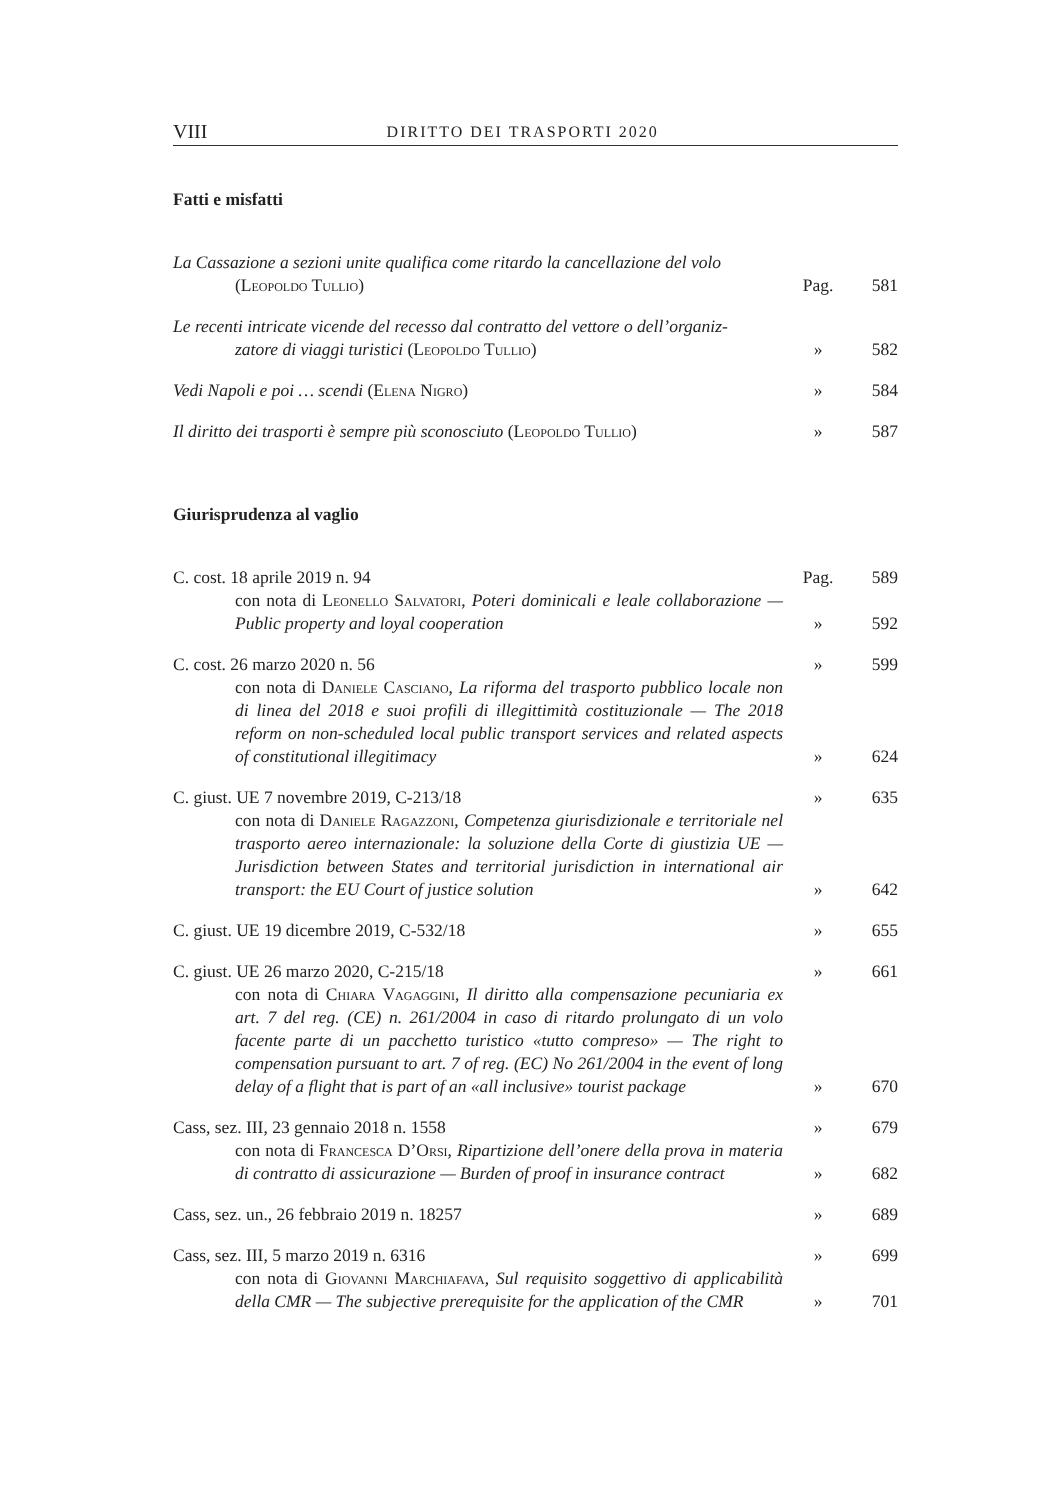VIII DIRITTO DEI TRASPORTI 2020
Fatti e misfatti
La Cassazione a sezioni unite qualifica come ritardo la cancellazione del volo
(Leopoldo Tullio)
Pag. 581
Le recenti intricate vicende del recesso dal contratto del vettore o dell’organiz-
zatore di viaggi turistici (Leopoldo Tullio)
» 582
Vedi Napoli e poi … scendi (Elena Nigro) » 584
Il diritto dei trasporti è sempre più sconosciuto (Leopoldo Tullio)
» 587
Giurisprudenza al vaglio
C. cost. 18 aprile 2019 n. 94 Pag. 589
con nota di Leonello Salvatori, Poteri dominicali e leale collaborazione — Public property and loyal cooperation
» 592
C. cost. 26 marzo 2020 n. 56 » 599
con nota di Daniele Casciano, La riforma del trasporto pubblico locale non di linea del 2018 e suoi profili di illegittimità costituzionale — The 2018 reform on non-scheduled local public transport services and related aspects of constitutional illegitimacy
» 624
C. giust. UE 7 novembre 2019, C-213/18 » 635
con nota di Daniele Ragazzoni, Competenza giurisdizionale e territoriale nel trasporto aereo internazionale: la soluzione della Corte di giustizia UE — Jurisdiction between States and territorial jurisdiction in international air transport: the EU Court of justice solution
» 642
C. giust. UE 19 dicembre 2019, C-532/18 » 655
C. giust. UE 26 marzo 2020, C-215/18 » 661
con nota di Chiara Vagaggini, Il diritto alla compensazione pecuniaria ex art. 7 del reg. (CE) n. 261/2004 in caso di ritardo prolungato di un volo facente parte di un pacchetto turistico «tutto compreso» — The right to compensation pursuant to art. 7 of reg. (EC) No 261/2004 in the event of long delay of a flight that is part of an «all inclusive» tourist package
» 670
Cass, sez. III, 23 gennaio 2018 n. 1558 » 679
con nota di Francesca D’Orsi, Ripartizione dell’onere della prova in materia di contratto di assicurazione — Burden of proof in insurance contract
» 682
Cass, sez. un., 26 febbraio 2019 n. 18257 » 689
Cass, sez. III, 5 marzo 2019 n. 6316 » 699
con nota di Giovanni Marchiafava, Sul requisito soggettivo di applicabilità della CMR — The subjective prerequisite for the application of the CMR
» 701